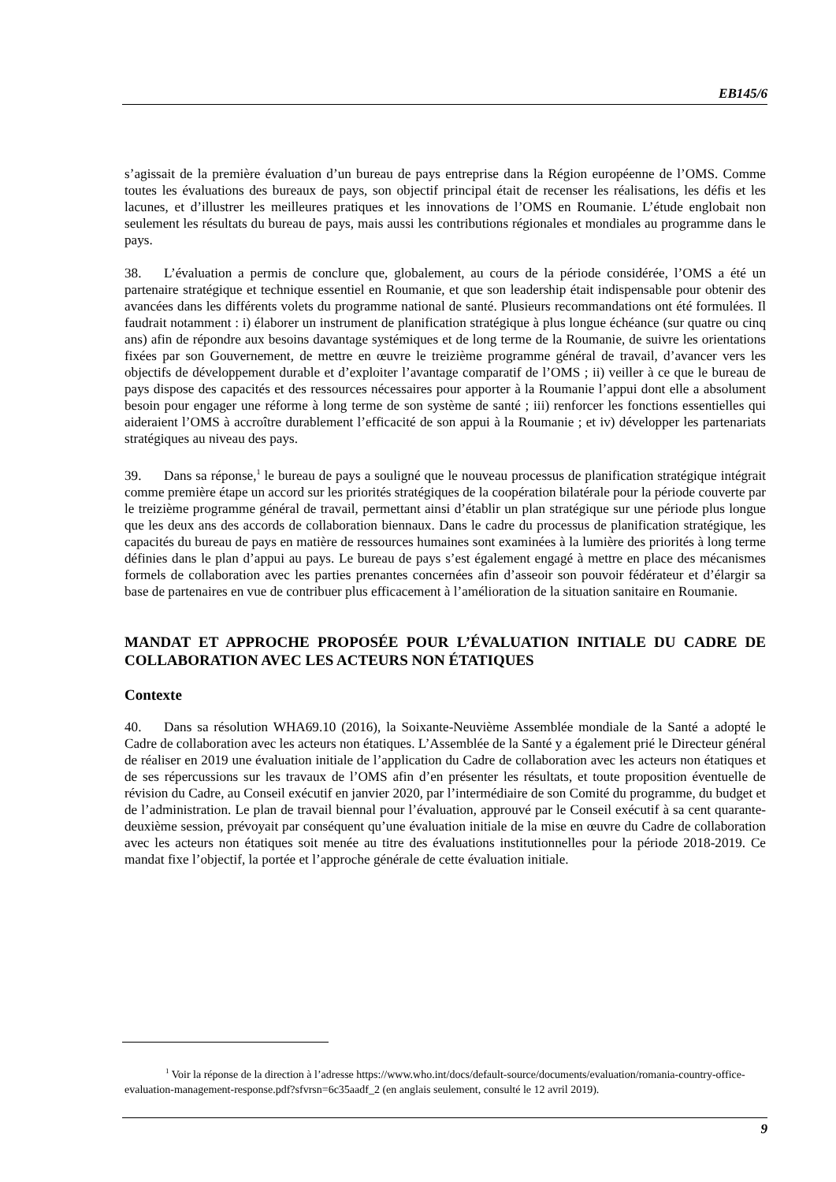EB145/6
s’agissait de la première évaluation d’un bureau de pays entreprise dans la Région européenne de l’OMS. Comme toutes les évaluations des bureaux de pays, son objectif principal était de recenser les réalisations, les défis et les lacunes, et d’illustrer les meilleures pratiques et les innovations de l’OMS en Roumanie. L’étude englobait non seulement les résultats du bureau de pays, mais aussi les contributions régionales et mondiales au programme dans le pays.
38. L’évaluation a permis de conclure que, globalement, au cours de la période considérée, l’OMS a été un partenaire stratégique et technique essentiel en Roumanie, et que son leadership était indispensable pour obtenir des avancées dans les différents volets du programme national de santé. Plusieurs recommandations ont été formulées. Il faudrait notamment : i) élaborer un instrument de planification stratégique à plus longue échéance (sur quatre ou cinq ans) afin de répondre aux besoins davantage systémiques et de long terme de la Roumanie, de suivre les orientations fixées par son Gouvernement, de mettre en œuvre le treizième programme général de travail, d’avancer vers les objectifs de développement durable et d’exploiter l’avantage comparatif de l’OMS ; ii) veiller à ce que le bureau de pays dispose des capacités et des ressources nécessaires pour apporter à la Roumanie l’appui dont elle a absolument besoin pour engager une réforme à long terme de son système de santé ; iii) renforcer les fonctions essentielles qui aideraient l’OMS à accroître durablement l’efficacité de son appui à la Roumanie ; et iv) développer les partenariats stratégiques au niveau des pays.
39. Dans sa réponse,<sup>1</sup> le bureau de pays a souligné que le nouveau processus de planification stratégique intégrait comme première étape un accord sur les priorités stratégiques de la coopération bilatérale pour la période couverte par le treizième programme général de travail, permettant ainsi d’établir un plan stratégique sur une période plus longue que les deux ans des accords de collaboration biennaux. Dans le cadre du processus de planification stratégique, les capacités du bureau de pays en matière de ressources humaines sont examinées à la lumière des priorités à long terme définies dans le plan d’appui au pays. Le bureau de pays s’est également engagé à mettre en place des mécanismes formels de collaboration avec les parties prenantes concernées afin d’asseoir son pouvoir fédérateur et d’élargir sa base de partenaires en vue de contribuer plus efficacement à l’amélioration de la situation sanitaire en Roumanie.
MANDAT ET APPROCHE PROPOSÉE POUR L’ÉVALUATION INITIALE DU CADRE DE COLLABORATION AVEC LES ACTEURS NON ÉTATIQUES
Contexte
40. Dans sa résolution WHA69.10 (2016), la Soixante-Neuvième Assemblée mondiale de la Santé a adopté le Cadre de collaboration avec les acteurs non étatiques. L’Assemblée de la Santé y a également prié le Directeur général de réaliser en 2019 une évaluation initiale de l’application du Cadre de collaboration avec les acteurs non étatiques et de ses répercussions sur les travaux de l’OMS afin d’en présenter les résultats, et toute proposition éventuelle de révision du Cadre, au Conseil exécutif en janvier 2020, par l’intermédiaire de son Comité du programme, du budget et de l’administration. Le plan de travail biennal pour l’évaluation, approuvé par le Conseil exécutif à sa cent quarante-deuxième session, prévoyait par conséquent qu’une évaluation initiale de la mise en œuvre du Cadre de collaboration avec les acteurs non étatiques soit menée au titre des évaluations institutionnelles pour la période 2018-2019. Ce mandat fixe l’objectif, la portée et l’approche générale de cette évaluation initiale.
<sup>1</sup> Voir la réponse de la direction à l’adresse https://www.who.int/docs/default-source/documents/evaluation/romania-country-office-evaluation-management-response.pdf?sfvrsn=6c35aadf_2 (en anglais seulement, consulté le 12 avril 2019).
9